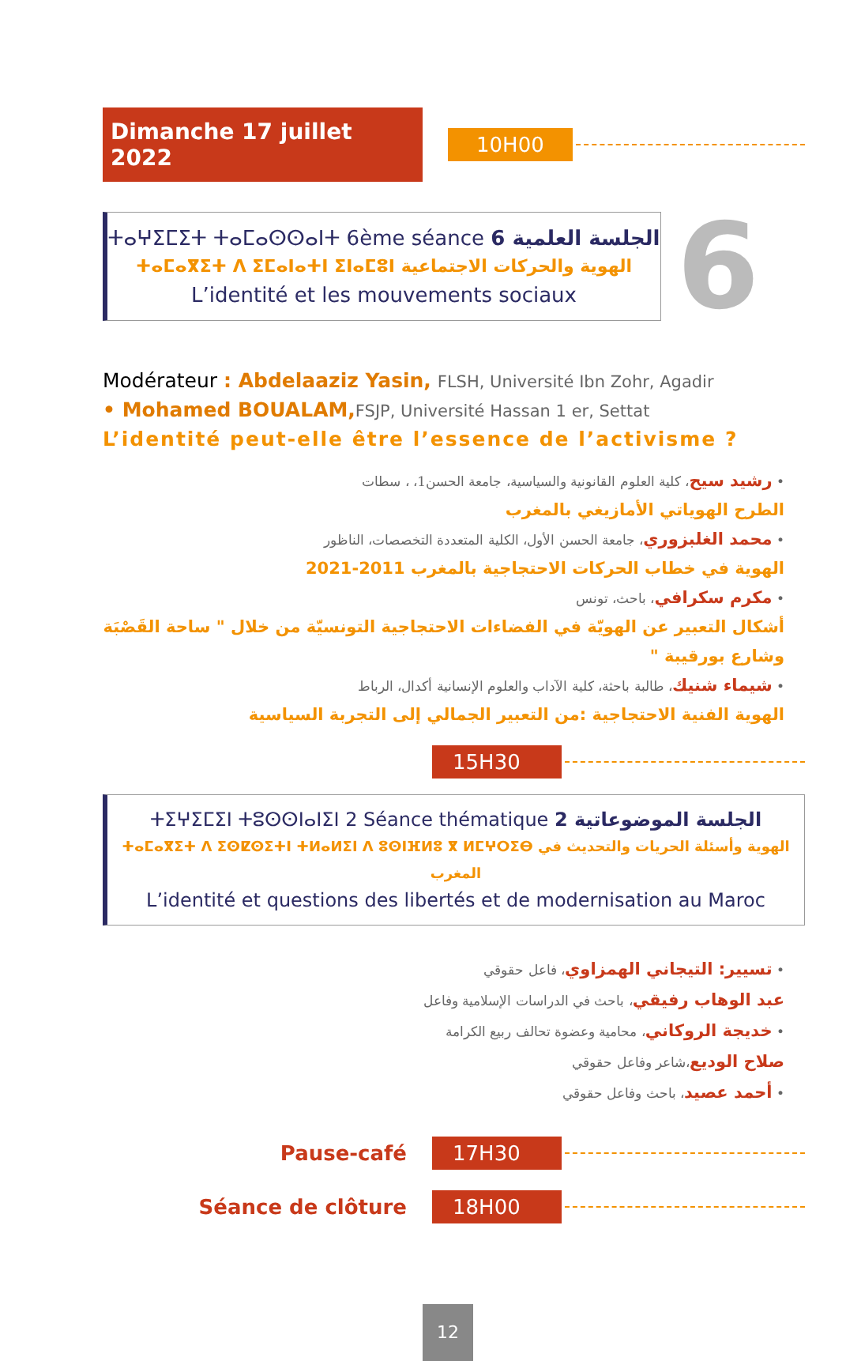Dimanche 17 juillet 2022
10H00
ⵜⴰⵖⵉⵎⵉⵜ ⵜⴰⵎⴰⵙⵙⴰⵏⵜ 6ème séance الجلسة العلمية 6
ⵜⴰⵎⴰⴳⵉⵜ ⴷ ⵉⵎⴰⵏⴰⵜⵏ ⵉⵏⴰⵎⵓⵏ الهوية والحركات الاجتماعية
L’identité et les mouvements sociaux
6
Modérateur : Abdelaaziz Yasin, FLSH, Université Ibn Zohr, Agadir
• Mohamed BOUALAM, FSJP, Université Hassan 1 er, Settat
L’identité peut-elle être l’essence de l’activisme ?
• رشيد سيح، كلية العلوم القانونية والسياسية، جامعة الحسن1، ، سطات
الطرح الهوياتي الأمازيغي بالمغرب
• محمد الغلبزوري، جامعة الحسن الأول، الكلية المتعددة التخصصات، الناظور
الهوية في خطاب الحركات الاحتجاجية بالمغرب 2011-2021
• مكرم سكرافي، باحث، تونس
أشكال التعبير عن الهويّة في الفضاءات الاحتجاجية التونسيّة من خلال " ساحة القَصْبَة وشارع بورقيبة "
• شيماء شنيك، طالبة باحثة، كلية الآداب والعلوم الإنسانية أكدال، الرباط
الهوية الفنية الاحتجاجية :من التعبير الجمالي إلى التجربة السياسية
15H30
ⵜⵉⵖⵉⵎⵉⵏ ⵜⵓⵙⵙⵏⴰⵏⵉⵏ 2 Séance thématique الجلسة الموضوعاتية 2
ⵜⴰⵎⴰⴳⵉⵜ ⴷ ⵉⵙⵇⵙⵉⵜⵏ ⵜⵍⴰⵍⵉⵏ ⴷ ⵓⵙⵏⴼⵍⵓ ⴳ ⵍⵎⵖⵔⵉⴱ الهوية وأسئلة الحريات والتحديث في المغرب
L’identité et questions des libertés et de modernisation au Maroc
• تسيير: التيجاني الهمزاوي، فاعل حقوقي
عبد الوهاب رفيقي، باحث في الدراسات الإسلامية وفاعل
• خديجة الروكاني، محامية وعضوة تحالف ربيع الكرامة
صلاح الوديع،شاعر وفاعل حقوقي
• أحمد عصيد، باحث وفاعل حقوقي
Pause-café
17H30
Séance de clôture
18H00
12